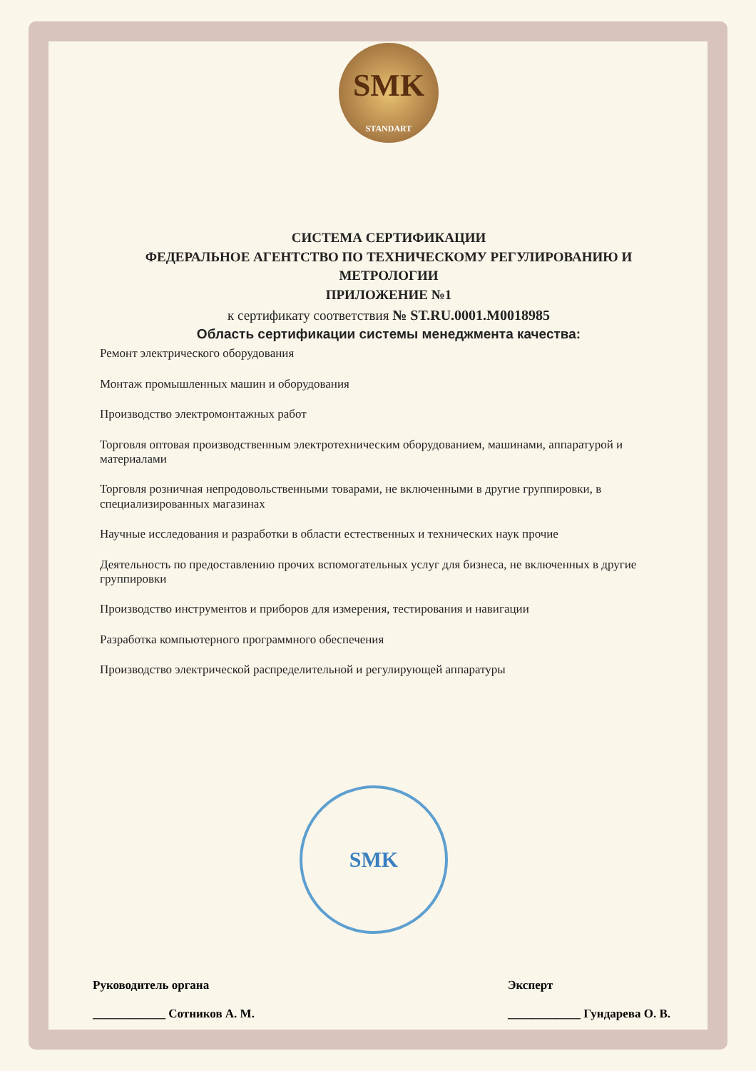SMK
STANDART
СИСТЕМА СЕРТИФИКАЦИИ
ФЕДЕРАЛЬНОЕ АГЕНТСТВО ПО ТЕХНИЧЕСКОМУ РЕГУЛИРОВАНИЮ И МЕТРОЛОГИИ
ПРИЛОЖЕНИЕ №1
к сертификату соответствия № ST.RU.0001.M0018985
Область сертификации системы менеджмента качества:
Ремонт электрического оборудования
Монтаж промышленных машин и оборудования
Производство электромонтажных работ
Торговля оптовая производственным электротехническим оборудованием, машинами, аппаратурой и материалами
Торговля розничная непродовольственными товарами, не включенными в другие группировки, в специализированных магазинах
Научные исследования и разработки в области естественных и технических наук прочие
Деятельность по предоставлению прочих вспомогательных услуг для бизнеса, не включенных в другие группировки
Производство инструментов и приборов для измерения, тестирования и навигации
Разработка компьютерного программного обеспечения
Производство электрической распределительной и регулирующей аппаратуры
SMK
Руководитель органа
____________ Сотников А. М.
Эксперт
____________ Гундарева О. В.